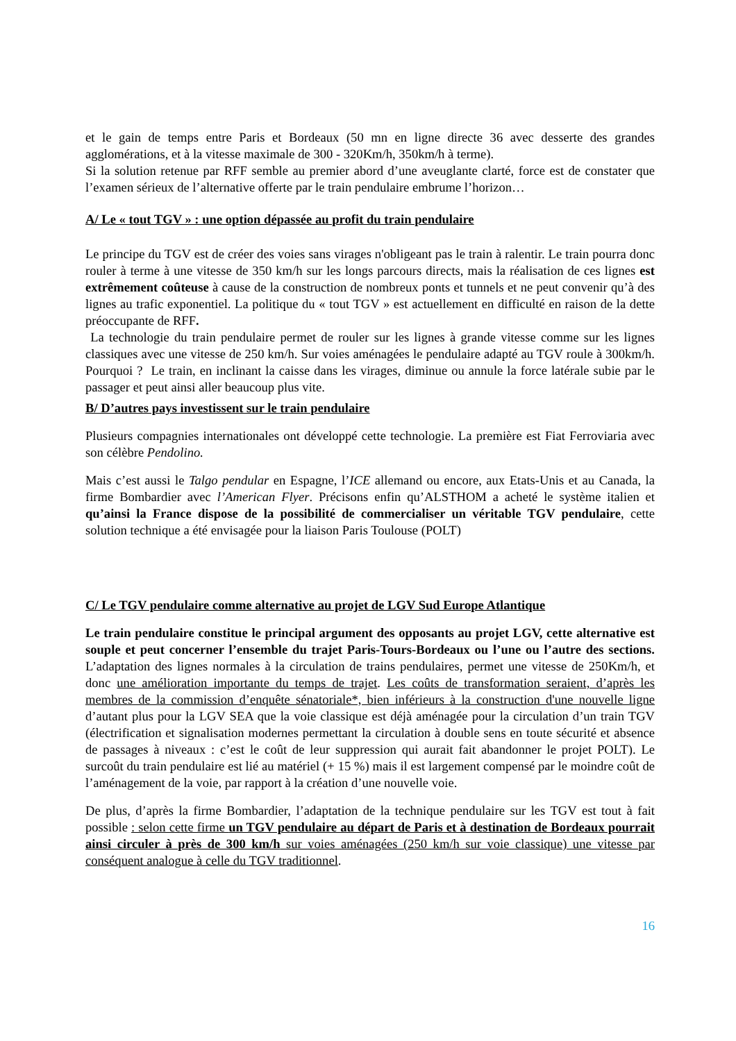et le gain de temps entre Paris et Bordeaux (50 mn en ligne directe 36 avec desserte des grandes agglomérations, et à la vitesse maximale de 300 - 320Km/h, 350km/h à terme).
Si la solution retenue par RFF semble au premier abord d’une aveuglante clarté, force est de constater que l’examen sérieux de l’alternative offerte par le train pendulaire embrume l’horizon…
A/ Le « tout TGV » : une option dépassée au profit du train pendulaire
Le principe du TGV est de créer des voies sans virages n'obligeant pas le train à ralentir. Le train pourra donc rouler à terme à une vitesse de 350 km/h sur les longs parcours directs, mais la réalisation de ces lignes est extrêmement coûteuse à cause de la construction de nombreux ponts et tunnels et ne peut convenir qu’à des lignes au trafic exponentiel. La politique du « tout TGV » est actuellement en difficulté en raison de la dette préoccupante de RFF.
La technologie du train pendulaire permet de rouler sur les lignes à grande vitesse comme sur les lignes classiques avec une vitesse de 250 km/h. Sur voies aménagées le pendulaire adapté au TGV roule à 300km/h. Pourquoi ? Le train, en inclinant la caisse dans les virages, diminue ou annule la force latérale subie par le passager et peut ainsi aller beaucoup plus vite.
B/ D’autres pays investissent sur le train pendulaire
Plusieurs compagnies internationales ont développé cette technologie. La première est Fiat Ferroviaria avec son célèbre Pendolino.
Mais c’est aussi le Talgo pendular en Espagne, l’ICE allemand ou encore, aux Etats-Unis et au Canada, la firme Bombardier avec l’American Flyer. Précisons enfin qu’ALSTHOM a acheté le système italien et qu’ainsi la France dispose de la possibilité de commercialiser un véritable TGV pendulaire, cette solution technique a été envisagée pour la liaison Paris Toulouse (POLT)
C/ Le TGV pendulaire comme alternative au projet de LGV Sud Europe Atlantique
Le train pendulaire constitue le principal argument des opposants au projet LGV, cette alternative est souple et peut concerner l’ensemble du trajet Paris-Tours-Bordeaux ou l’une ou l’autre des sections. L’adaptation des lignes normales à la circulation de trains pendulaires, permet une vitesse de 250Km/h, et donc une amélioration importante du temps de trajet. Les coûts de transformation seraient, d’après les membres de la commission d’enquête sénatoriale*, bien inférieurs à la construction d'une nouvelle ligne d’autant plus pour la LGV SEA que la voie classique est déjà aménagée pour la circulation d’un train TGV (électrification et signalisation modernes permettant la circulation à double sens en toute sécurité et absence de passages à niveaux : c’est le coût de leur suppression qui aurait fait abandonner le projet POLT). Le surcoût du train pendulaire est lié au matériel (+ 15 %) mais il est largement compensé par le moindre coût de l’aménagement de la voie, par rapport à la création d’une nouvelle voie.
De plus, d’après la firme Bombardier, l’adaptation de la technique pendulaire sur les TGV est tout à fait possible : selon cette firme un TGV pendulaire au départ de Paris et à destination de Bordeaux pourrait ainsi circuler à près de 300 km/h sur voies aménagées (250 km/h sur voie classique) une vitesse par conséquent analogue à celle du TGV traditionnel.
16